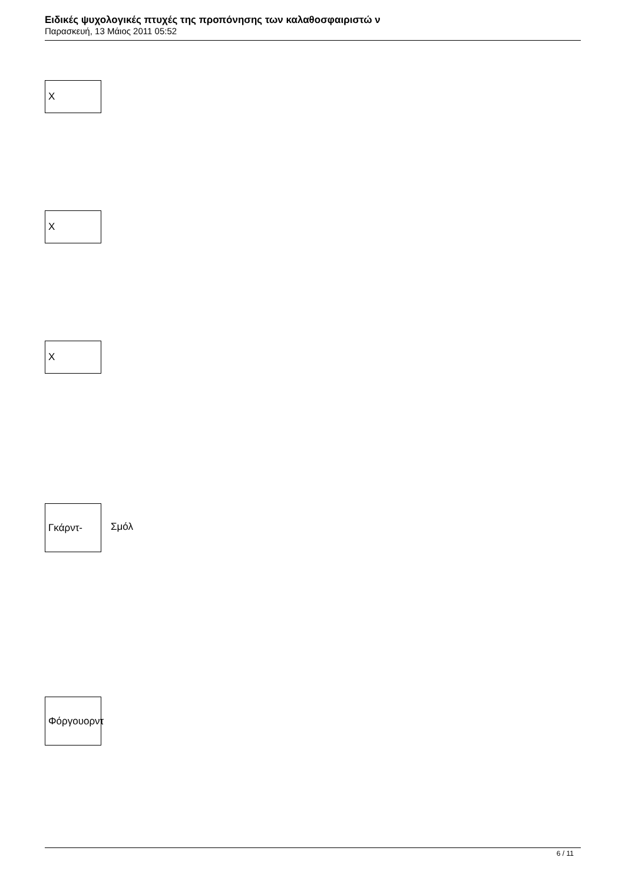Ειδικές ψυχολογικές πτυχές της προπόνησης των καλαθοσφαιριστώ ν
Παρασκευή, 13 Μάιος 2011 05:52
X
X
X
Γκάρντ-
Σμόλ
Φόργουορντ
6 / 11